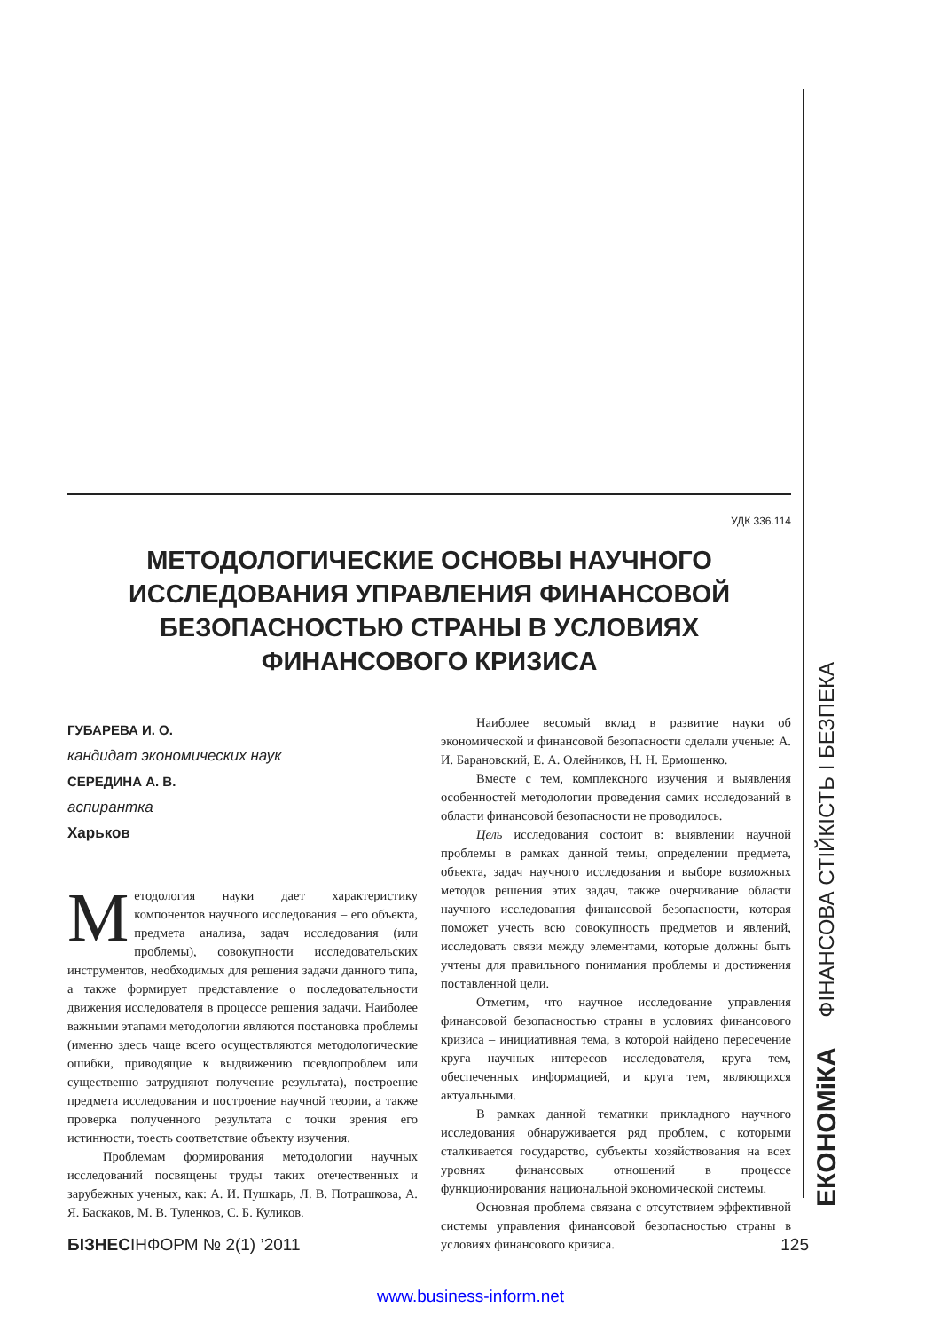ЕКОНОМіКА ФІНАНСОВА СТІЙКІСТЬ І БЕЗПЕКА
УДК 336.114
МЕТОДОЛОГИЧЕСКИЕ ОСНОВЫ НАУЧНОГО ИССЛЕДОВАНИЯ УПРАВЛЕНИЯ ФИНАНСОВОЙ БЕЗОПАСНОСТЬЮ СТРАНЫ В УСЛОВИЯХ ФИНАНСОВОГО КРИЗИСА
ГУБАРЕВА И. О.
кандидат экономических наук
СЕРЕДИНА А. В.
аспирантка
Харьков
Методология науки дает характеристику компонентов научного исследования – его объекта, предмета анализа, задач исследования (или проблемы), совокупности исследовательских инструментов, необходимых для решения задачи данного типа, а также формирует представление о последовательности движения исследователя в процессе решения задачи. Наиболее важными этапами методологии являются постановка проблемы (именно здесь чаще всего осуществляются методологические ошибки, приводящие к выдвижению псевдопроблем или существенно затрудняют получение результата), построение предмета исследования и построение научной теории, а также проверка полученного результата с точки зрения его истинности, тоесть соответствие объекту изучения.
Проблемам формирования методологии научных исследований посвящены труды таких отечественных и зарубежных ученых, как: А. И. Пушкарь, Л. В. Потрашкова, А. Я. Баскаков, М. В. Туленков, С. Б. Куликов.
Наиболее весомый вклад в развитие науки об экономической и финансовой безопасности сделали ученые: А. И. Барановский, Е. А. Олейников, Н. Н. Ермошенко.
Вместе с тем, комплексного изучения и выявления особенностей методологии проведения самих исследований в области финансовой безопасности не проводилось.
Цель исследования состоит в: выявлении научной проблемы в рамках данной темы, определении предмета, объекта, задач научного исследования и выборе возможных методов решения этих задач, также очерчивание области научного исследования финансовой безопасности, которая поможет учесть всю совокупность предметов и явлений, исследовать связи между элементами, которые должны быть учтены для правильного понимания проблемы и достижения поставленной цели.
Отметим, что научное исследование управления финансовой безопасностью страны в условиях финансового кризиса – инициативная тема, в которой найдено пересечение круга научных интересов исследователя, круга тем, обеспеченных информацией, и круга тем, являющихся актуальными.
В рамках данной тематики прикладного научного исследования обнаруживается ряд проблем, с которыми сталкивается государство, субъекты хозяйствования на всех уровнях финансовых отношений в процессе функционирования национальной экономической системы.
Основная проблема связана с отсутствием эффективной системы управления финансовой безопасностью страны в условиях финансового кризиса.
БІЗНЕСІНФОРМ № 2(1) ’2011 125
www.business-inform.net